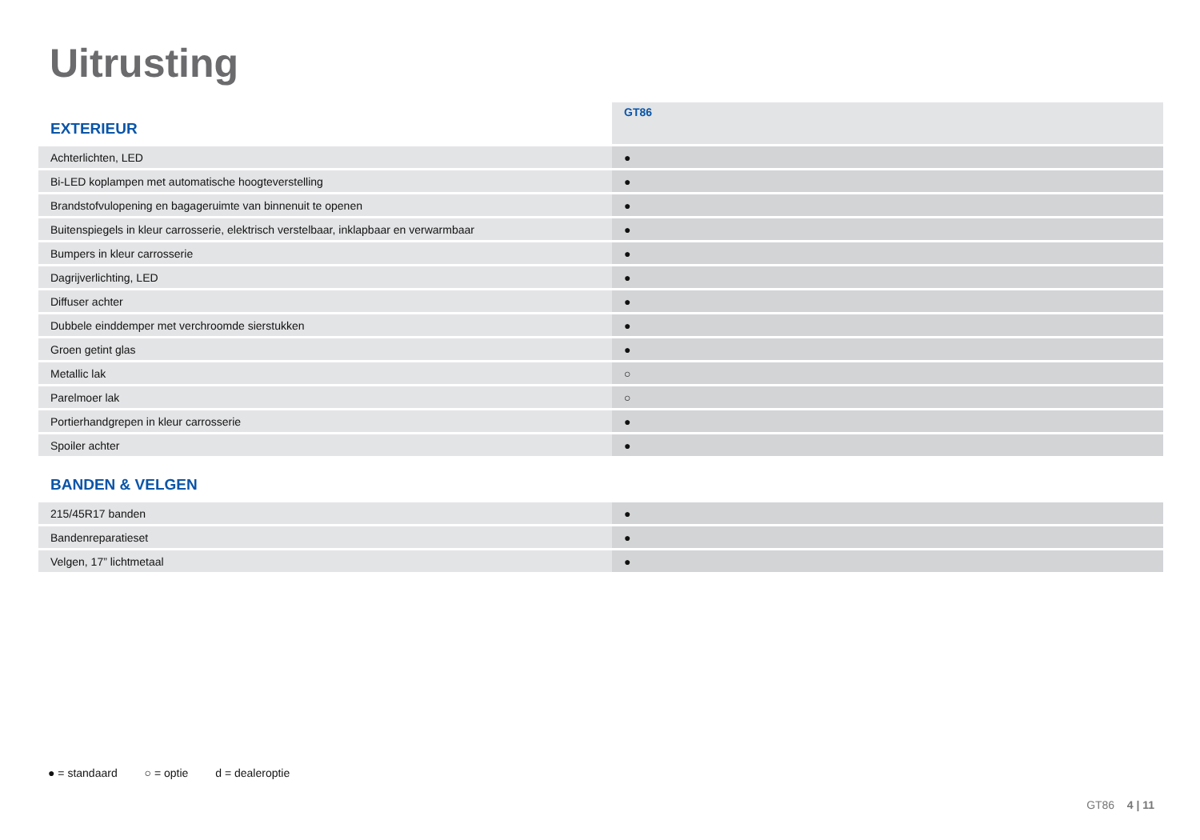Uitrusting
| EXTERIEUR | GT86 |
| Achterlichten, LED | ● |
| Bi-LED koplampen met automatische hoogteverstelling | ● |
| Brandstofvulopening en bagageruimte van binnenuit te openen | ● |
| Buitenspiegels in kleur carrosserie, elektrisch verstelbaar, inklapbaar en verwarmbaar | ● |
| Bumpers in kleur carrosserie | ● |
| Dagrijverlichting, LED | ● |
| Diffuser achter | ● |
| Dubbele einddemper met verchroomde sierstukken | ● |
| Groen getint glas | ● |
| Metallic lak | ○ |
| Parelmoer lak | ○ |
| Portierhandgrepen in kleur carrosserie | ● |
| Spoiler achter | ● |
| BANDEN & VELGEN | |
| 215/45R17 banden | ● |
| Bandenreparatieset | ● |
| Velgen, 17” lichtmetaal | ● |
● = standaard ○ = optie d = dealeroptie
GT86 4 | 11